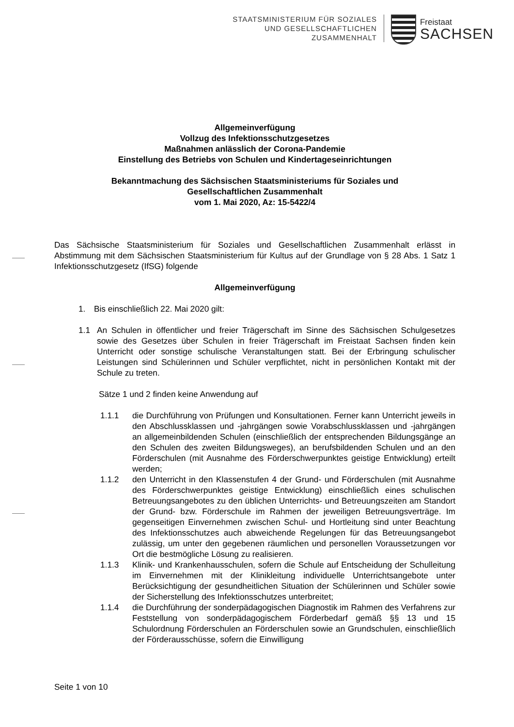STAATSMINISTERIUM FÜR SOZIALES
UND GESELLSCHAFTLICHEN
ZUSAMMENHALT
Freistaat
SACHSEN
Allgemeinverfügung
Vollzug des Infektionsschutzgesetzes
Maßnahmen anlässlich der Corona-Pandemie
Einstellung des Betriebs von Schulen und Kindertageseinrichtungen
Bekanntmachung des Sächsischen Staatsministeriums für Soziales und
Gesellschaftlichen Zusammenhalt
vom 1. Mai 2020, Az: 15-5422/4
Das Sächsische Staatsministerium für Soziales und Gesellschaftlichen Zusammenhalt erlässt in Abstimmung mit dem Sächsischen Staatsministerium für Kultus auf der Grundlage von § 28 Abs. 1 Satz 1 Infektionsschutzgesetz (IfSG) folgende
Allgemeinverfügung
1. Bis einschließlich 22. Mai 2020 gilt:
1.1 An Schulen in öffentlicher und freier Trägerschaft im Sinne des Sächsischen Schulgesetzes sowie des Gesetzes über Schulen in freier Trägerschaft im Freistaat Sachsen finden kein Unterricht oder sonstige schulische Veranstaltungen statt. Bei der Erbringung schulischer Leistungen sind Schülerinnen und Schüler verpflichtet, nicht in persönlichen Kontakt mit der Schule zu treten.
Sätze 1 und 2 finden keine Anwendung auf
1.1.1 die Durchführung von Prüfungen und Konsultationen. Ferner kann Unterricht jeweils in den Abschlussklassen und -jahrgängen sowie Vorabschlussklassen und -jahrgängen an allgemeinbildenden Schulen (einschließlich der entsprechenden Bildungsgänge an den Schulen des zweiten Bildungsweges), an berufsbildenden Schulen und an den Förderschulen (mit Ausnahme des Förderschwerpunktes geistige Entwicklung) erteilt werden;
1.1.2 den Unterricht in den Klassenstufen 4 der Grund- und Förderschulen (mit Ausnahme des Förderschwerpunktes geistige Entwicklung) einschließlich eines schulischen Betreuungsangebotes zu den üblichen Unterrichts- und Betreuungszeiten am Standort der Grund- bzw. Förderschule im Rahmen der jeweiligen Betreuungsverträge. Im gegenseitigen Einvernehmen zwischen Schul- und Hortleitung sind unter Beachtung des Infektionsschutzes auch abweichende Regelungen für das Betreuungsangebot zulässig, um unter den gegebenen räumlichen und personellen Voraussetzungen vor Ort die bestmögliche Lösung zu realisieren.
1.1.3 Klinik- und Krankenhausschulen, sofern die Schule auf Entscheidung der Schulleitung im Einvernehmen mit der Klinikleitung individuelle Unterrichtsangebote unter Berücksichtigung der gesundheitlichen Situation der Schülerinnen und Schüler sowie der Sicherstellung des Infektionsschutzes unterbreitet;
1.1.4 die Durchführung der sonderpädagogischen Diagnostik im Rahmen des Verfahrens zur Feststellung von sonderpädagogischem Förderbedarf gemäß §§ 13 und 15 Schulordnung Förderschulen an Förderschulen sowie an Grundschulen, einschließlich der Förderausschüsse, sofern die Einwilligung
Seite 1 von 10